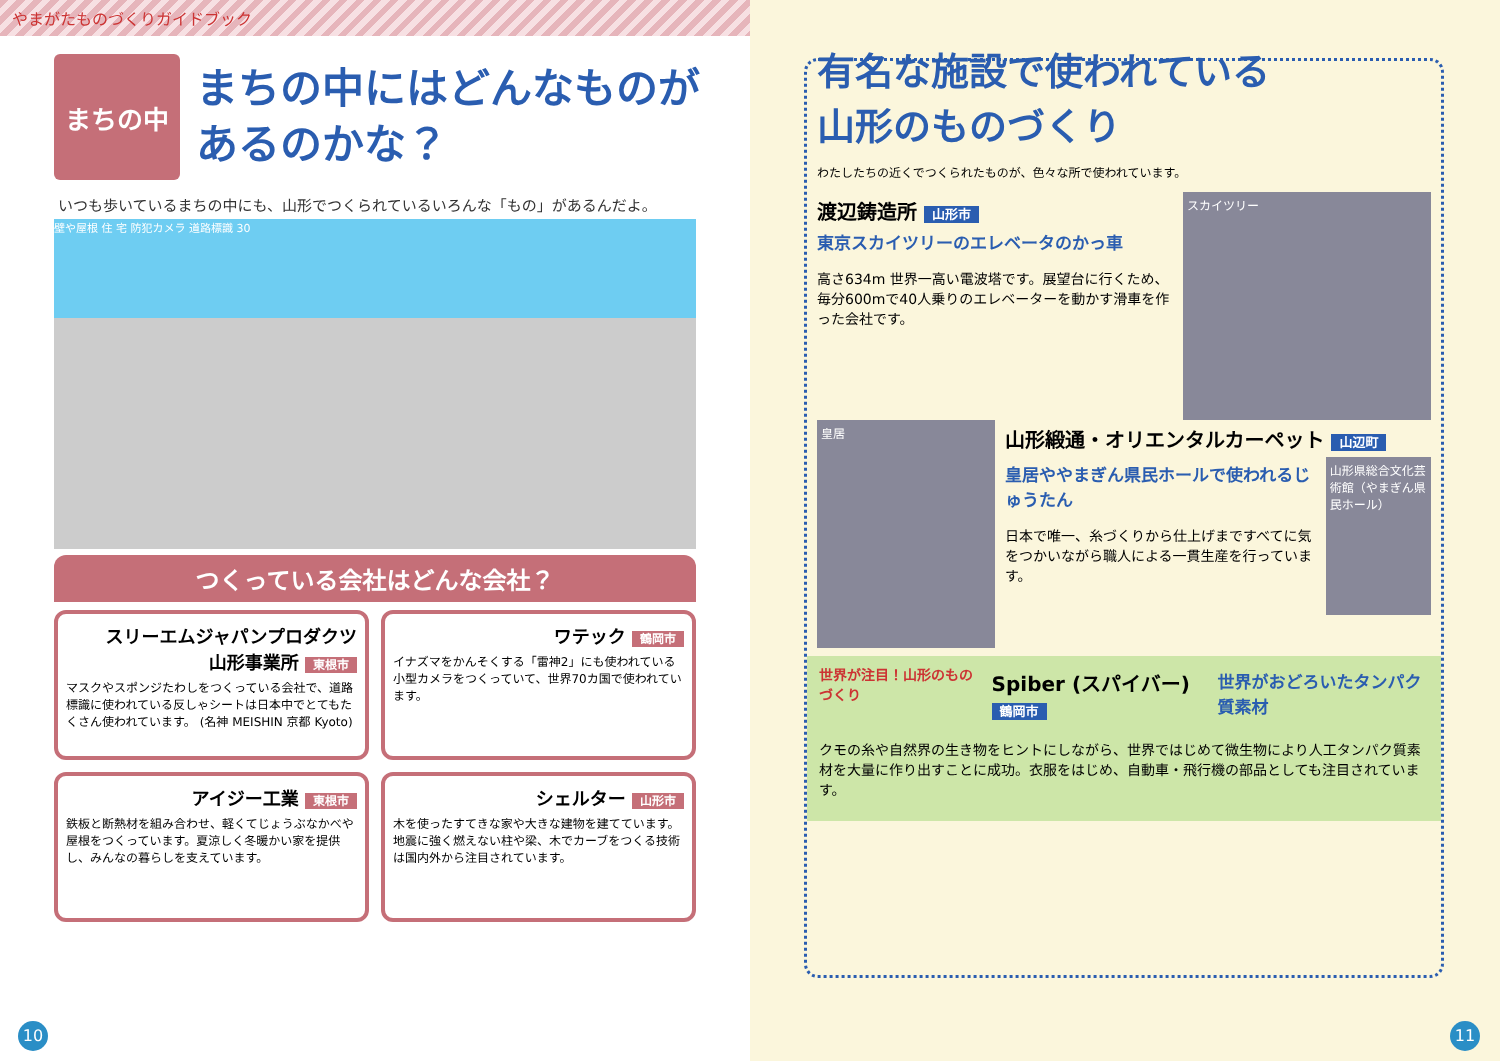やまがたものづくりガイドブック
まちの中
まちの中にはどんなものが
あるのかな？
いつも歩いているまちの中にも、山形でつくられているいろんな「もの」があるんだよ。
壁や屋根 住 宅 防犯カメラ 道路標識 30
つくっている会社はどんな会社？
スリーエムジャパンプロダクツ
山形事業所 東根市
マスクやスポンジたわしをつくっている会社で、道路標識に使われている反しゃシートは日本中でとてもたくさん使われています。 (名神 MEISHIN 京都 Kyoto)
ワテック 鶴岡市
イナズマをかんそくする「雷神2」にも使われている小型カメラをつくっていて、世界70カ国で使われています。
アイジー工業 東根市
鉄板と断熱材を組み合わせ、軽くてじょうぶなかべや屋根をつくっています。夏涼しく冬暖かい家を提供し、みんなの暮らしを支えています。
シェルター 山形市
木を使ったすてきな家や大きな建物を建てています。地震に強く燃えない柱や梁、木でカーブをつくる技術は国内外から注目されています。
10
有名な施設で使われている
山形のものづくり
わたしたちの近くでつくられたものが、色々な所で使われています。
渡辺鋳造所 山形市
東京スカイツリーのエレベータのかっ車
高さ634m 世界一高い電波塔です。展望台に行くため、毎分600mで40人乗りのエレベーターを動かす滑車を作った会社です。
スカイツリー
皇居
山形緞通・オリエンタルカーペット 山辺町
皇居ややまぎん県民ホールで使われるじゅうたん
日本で唯一、糸づくりから仕上げまですべてに気をつかいながら職人による一貫生産を行っています。
山形県総合文化芸術館（やまぎん県民ホール）
世界が注目！山形のものづくり
Spiber (スパイバー) 鶴岡市
世界がおどろいたタンパク質素材
クモの糸や自然界の生き物をヒントにしながら、世界ではじめて微生物により人工タンパク質素材を大量に作り出すことに成功。衣服をはじめ、自動車・飛行機の部品としても注目されています。
11